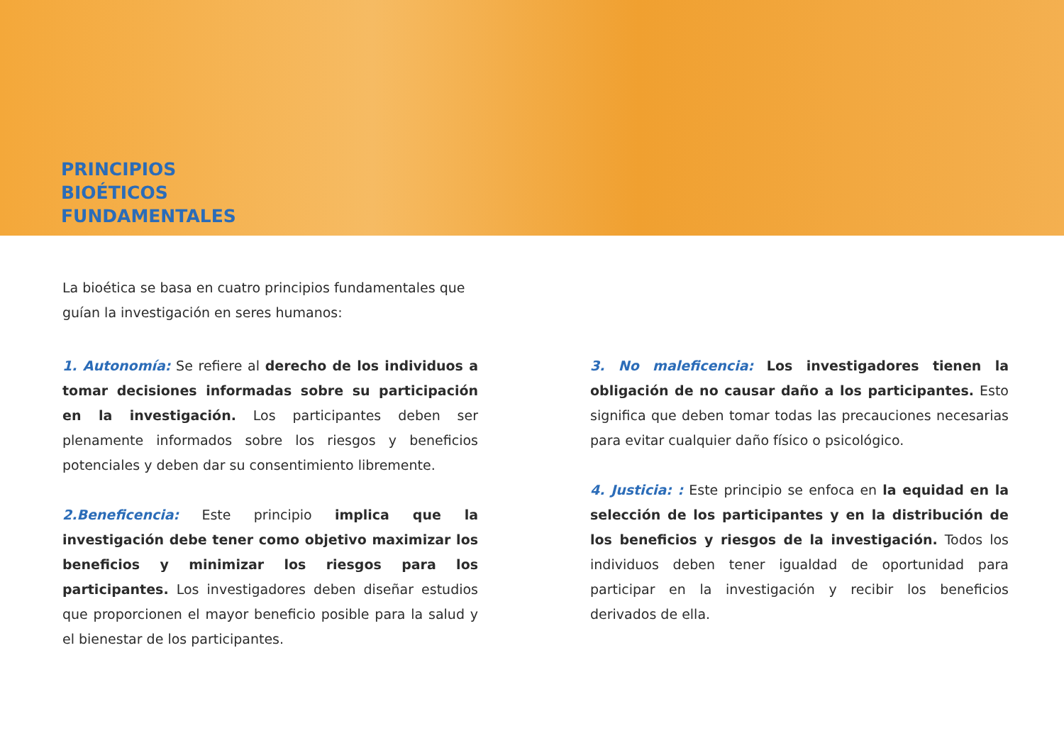PRINCIPIOS
BIOÉTICOS
FUNDAMENTALES
La bioética se basa en cuatro principios fundamentales que guían la investigación en seres humanos:
1. Autonomía: Se refiere al derecho de los individuos a tomar decisiones informadas sobre su participación en la investigación. Los participantes deben ser plenamente informados sobre los riesgos y beneficios potenciales y deben dar su consentimiento libremente.
2.Beneficencia: Este principio implica que la investigación debe tener como objetivo maximizar los beneficios y minimizar los riesgos para los participantes. Los investigadores deben diseñar estudios que proporcionen el mayor beneficio posible para la salud y el bienestar de los participantes.
3. No maleficencia: Los investigadores tienen la obligación de no causar daño a los participantes. Esto significa que deben tomar todas las precauciones necesarias para evitar cualquier daño físico o psicológico.
4. Justicia: : Este principio se enfoca en la equidad en la selección de los participantes y en la distribución de los beneficios y riesgos de la investigación. Todos los individuos deben tener igualdad de oportunidad para participar en la investigación y recibir los beneficios derivados de ella.